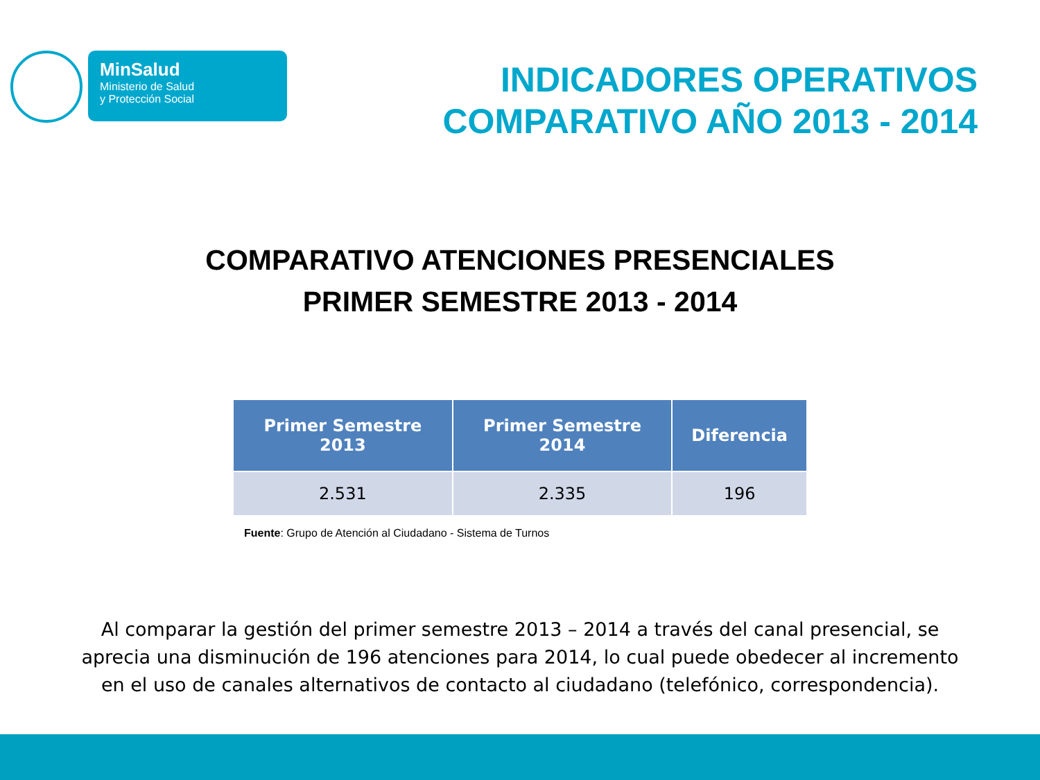MinSalud
Ministerio de Salud
y Protección Social
INDICADORES OPERATIVOS
COMPARATIVO AÑO 2013 - 2014
COMPARATIVO ATENCIONES PRESENCIALES
PRIMER SEMESTRE 2013 - 2014
| Primer Semestre 2013 | Primer Semestre 2014 | Diferencia |
| --- | --- | --- |
| 2.531 | 2.335 | 196 |
Fuente: Grupo de Atención al Ciudadano - Sistema de Turnos
Al comparar la gestión del primer semestre 2013 – 2014 a través del canal presencial, se aprecia una disminución de 196 atenciones para 2014, lo cual puede obedecer al incremento en el uso de canales alternativos de contacto al ciudadano (telefónico, correspondencia).